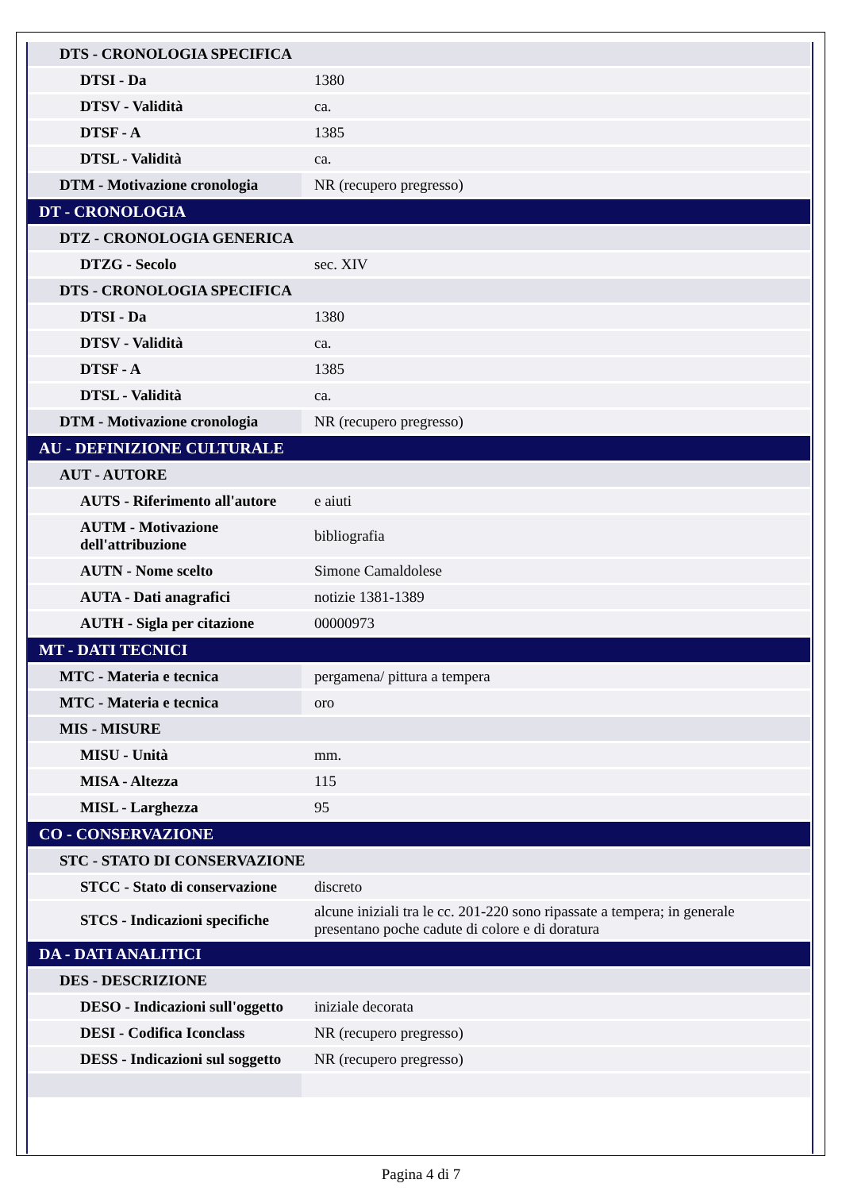| DTS - CRONOLOGIA SPECIFICA | |
| DTSI - Da | 1380 |
| DTSV - Validità | ca. |
| DTSF - A | 1385 |
| DTSL - Validità | ca. |
| DTM - Motivazione cronologia | NR (recupero pregresso) |
| DT - CRONOLOGIA | |
| DTZ - CRONOLOGIA GENERICA | |
| DTZG - Secolo | sec. XIV |
| DTS - CRONOLOGIA SPECIFICA | |
| DTSI - Da | 1380 |
| DTSV - Validità | ca. |
| DTSF - A | 1385 |
| DTSL - Validità | ca. |
| DTM - Motivazione cronologia | NR (recupero pregresso) |
| AU - DEFINIZIONE CULTURALE | |
| AUT - AUTORE | |
| AUTS - Riferimento all'autore | e aiuti |
| AUTM - Motivazione dell'attribuzione | bibliografia |
| AUTN - Nome scelto | Simone Camaldolese |
| AUTA - Dati anagrafici | notizie 1381-1389 |
| AUTH - Sigla per citazione | 00000973 |
| MT - DATI TECNICI | |
| MTC - Materia e tecnica | pergamena/ pittura a tempera |
| MTC - Materia e tecnica | oro |
| MIS - MISURE | |
| MISU - Unità | mm. |
| MISA - Altezza | 115 |
| MISL - Larghezza | 95 |
| CO - CONSERVAZIONE | |
| STC - STATO DI CONSERVAZIONE | |
| STCC - Stato di conservazione | discreto |
| STCS - Indicazioni specifiche | alcune iniziali tra le cc. 201-220 sono ripassate a tempera; in generale presentano poche cadute di colore e di doratura |
| DA - DATI ANALITICI | |
| DES - DESCRIZIONE | |
| DESO - Indicazioni sull'oggetto | iniziale decorata |
| DESI - Codifica Iconclass | NR (recupero pregresso) |
| DESS - Indicazioni sul soggetto | NR (recupero pregresso) |
Pagina 4 di 7